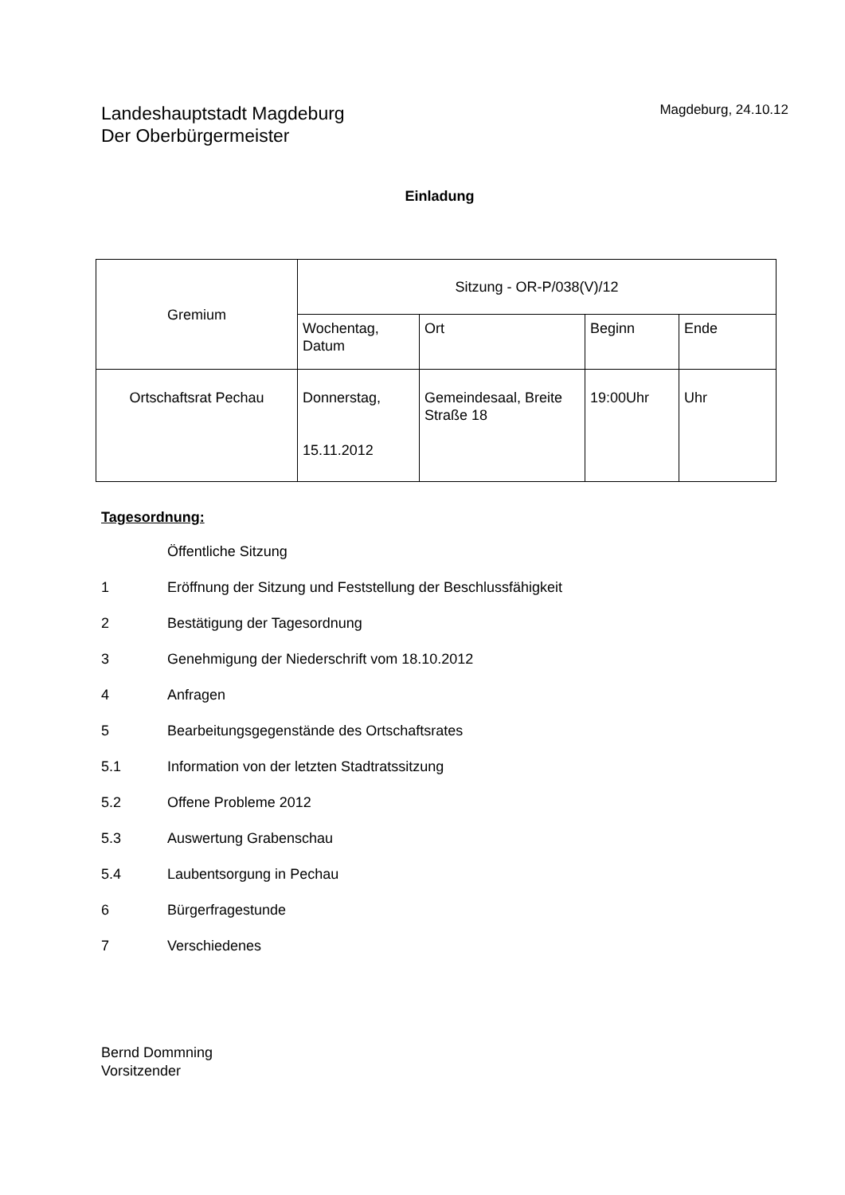Landeshauptstadt Magdeburg
Der Oberbürgermeister
Magdeburg, 24.10.12
Einladung
| Gremium | Sitzung - OR-P/038(V)/12 | | | |
| | Wochentag, Datum | Ort | Beginn | Ende |
| Ortschaftsrat Pechau | Donnerstag, 15.11.2012 | Gemeindesaal, Breite Straße 18 | 19:00Uhr | Uhr |
Tagesordnung:
Öffentliche Sitzung
1 Eröffnung der Sitzung und Feststellung der Beschlussfähigkeit
2 Bestätigung der Tagesordnung
3 Genehmigung der Niederschrift vom 18.10.2012
4 Anfragen
5 Bearbeitungsgegenstände des Ortschaftsrates
5.1 Information von der letzten Stadtratssitzung
5.2 Offene Probleme 2012
5.3 Auswertung Grabenschau
5.4 Laubentsorgung in Pechau
6 Bürgerfragestunde
7 Verschiedenes
Bernd Dommning
Vorsitzender